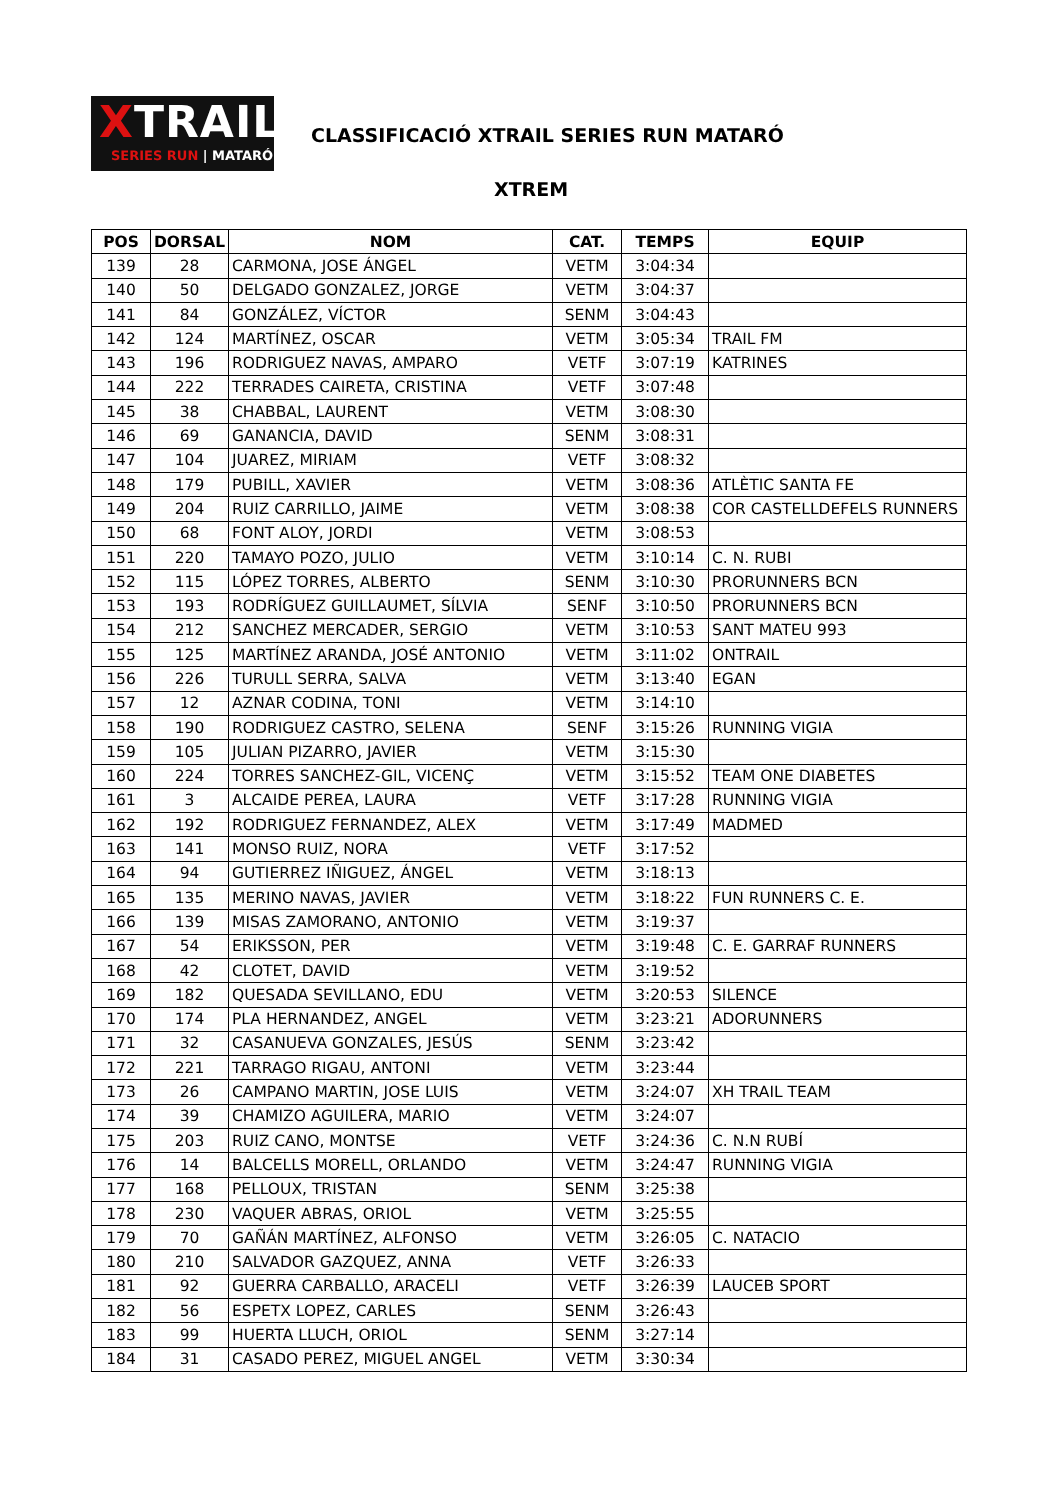XTRAIL
SERIES RUN | MATARÓ
CLASSIFICACIÓ XTRAIL SERIES RUN MATARÓ
XTREM
| POS | DORSAL | NOM | CAT. | TEMPS | EQUIP |
| --- | --- | --- | --- | --- | --- |
| 139 | 28 | CARMONA, JOSE ÁNGEL | VETM | 3:04:34 | |
| 140 | 50 | DELGADO GONZALEZ, JORGE | VETM | 3:04:37 | |
| 141 | 84 | GONZÁLEZ, VÍCTOR | SENM | 3:04:43 | |
| 142 | 124 | MARTÍNEZ, OSCAR | VETM | 3:05:34 | TRAIL FM |
| 143 | 196 | RODRIGUEZ NAVAS, AMPARO | VETF | 3:07:19 | KATRINES |
| 144 | 222 | TERRADES CAIRETA, CRISTINA | VETF | 3:07:48 | |
| 145 | 38 | CHABBAL, LAURENT | VETM | 3:08:30 | |
| 146 | 69 | GANANCIA, DAVID | SENM | 3:08:31 | |
| 147 | 104 | JUAREZ, MIRIAM | VETF | 3:08:32 | |
| 148 | 179 | PUBILL, XAVIER | VETM | 3:08:36 | ATLÈTIC SANTA FE |
| 149 | 204 | RUIZ CARRILLO, JAIME | VETM | 3:08:38 | COR CASTELLDEFELS RUNNERS |
| 150 | 68 | FONT ALOY, JORDI | VETM | 3:08:53 | |
| 151 | 220 | TAMAYO POZO, JULIO | VETM | 3:10:14 | C. N. RUBI |
| 152 | 115 | LÓPEZ TORRES, ALBERTO | SENM | 3:10:30 | PRORUNNERS BCN |
| 153 | 193 | RODRÍGUEZ GUILLAUMET, SÍLVIA | SENF | 3:10:50 | PRORUNNERS BCN |
| 154 | 212 | SANCHEZ MERCADER, SERGIO | VETM | 3:10:53 | SANT MATEU 993 |
| 155 | 125 | MARTÍNEZ ARANDA, JOSÉ ANTONIO | VETM | 3:11:02 | ONTRAIL |
| 156 | 226 | TURULL SERRA, SALVA | VETM | 3:13:40 | EGAN |
| 157 | 12 | AZNAR CODINA, TONI | VETM | 3:14:10 | |
| 158 | 190 | RODRIGUEZ CASTRO, SELENA | SENF | 3:15:26 | RUNNING VIGIA |
| 159 | 105 | JULIAN PIZARRO, JAVIER | VETM | 3:15:30 | |
| 160 | 224 | TORRES SANCHEZ-GIL, VICENÇ | VETM | 3:15:52 | TEAM ONE DIABETES |
| 161 | 3 | ALCAIDE PEREA, LAURA | VETF | 3:17:28 | RUNNING VIGIA |
| 162 | 192 | RODRIGUEZ FERNANDEZ, ALEX | VETM | 3:17:49 | MADMED |
| 163 | 141 | MONSO RUIZ, NORA | VETF | 3:17:52 | |
| 164 | 94 | GUTIERREZ IÑIGUEZ, ÁNGEL | VETM | 3:18:13 | |
| 165 | 135 | MERINO NAVAS, JAVIER | VETM | 3:18:22 | FUN RUNNERS C. E. |
| 166 | 139 | MISAS ZAMORANO, ANTONIO | VETM | 3:19:37 | |
| 167 | 54 | ERIKSSON, PER | VETM | 3:19:48 | C. E. GARRAF RUNNERS |
| 168 | 42 | CLOTET, DAVID | VETM | 3:19:52 | |
| 169 | 182 | QUESADA SEVILLANO, EDU | VETM | 3:20:53 | SILENCE |
| 170 | 174 | PLA HERNANDEZ, ANGEL | VETM | 3:23:21 | ADORUNNERS |
| 171 | 32 | CASANUEVA GONZALES, JESÚS | SENM | 3:23:42 | |
| 172 | 221 | TARRAGO RIGAU, ANTONI | VETM | 3:23:44 | |
| 173 | 26 | CAMPANO MARTIN, JOSE LUIS | VETM | 3:24:07 | XH TRAIL TEAM |
| 174 | 39 | CHAMIZO AGUILERA, MARIO | VETM | 3:24:07 | |
| 175 | 203 | RUIZ CANO, MONTSE | VETF | 3:24:36 | C. N.N RUBÍ |
| 176 | 14 | BALCELLS MORELL, ORLANDO | VETM | 3:24:47 | RUNNING VIGIA |
| 177 | 168 | PELLOUX, TRISTAN | SENM | 3:25:38 | |
| 178 | 230 | VAQUER ABRAS, ORIOL | VETM | 3:25:55 | |
| 179 | 70 | GAÑÁN MARTÍNEZ, ALFONSO | VETM | 3:26:05 | C. NATACIO |
| 180 | 210 | SALVADOR GAZQUEZ, ANNA | VETF | 3:26:33 | |
| 181 | 92 | GUERRA CARBALLO, ARACELI | VETF | 3:26:39 | LAUCEB SPORT |
| 182 | 56 | ESPETX LOPEZ, CARLES | SENM | 3:26:43 | |
| 183 | 99 | HUERTA LLUCH, ORIOL | SENM | 3:27:14 | |
| 184 | 31 | CASADO PEREZ, MIGUEL ANGEL | VETM | 3:30:34 | |